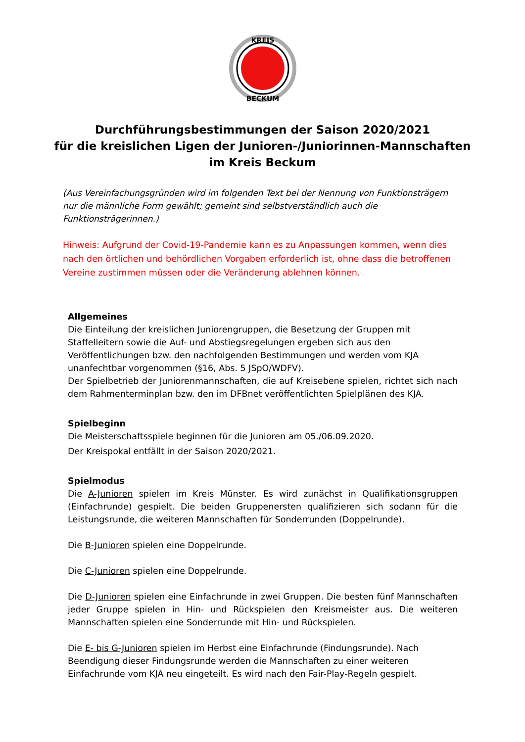KREIS
BECKUM
Durchführungsbestimmungen der Saison 2020/2021
für die kreislichen Ligen der Junioren-/Juniorinnen-Mannschaften
im Kreis Beckum
(Aus Vereinfachungsgründen wird im folgenden Text bei der Nennung von Funktionsträgern nur die männliche Form gewählt; gemeint sind selbstverständlich auch die Funktionsträgerinnen.)
Hinweis: Aufgrund der Covid-19-Pandemie kann es zu Anpassungen kommen, wenn dies nach den örtlichen und behördlichen Vorgaben erforderlich ist, ohne dass die betroffenen Vereine zustimmen müssen oder die Veränderung ablehnen können.
Allgemeines
Die Einteilung der kreislichen Juniorengruppen, die Besetzung der Gruppen mit Staffelleitern sowie die Auf- und Abstiegsregelungen ergeben sich aus den Veröffentlichungen bzw. den nachfolgenden Bestimmungen und werden vom KJA unanfechtbar vorgenommen (§16, Abs. 5 JSpO/WDFV).
Der Spielbetrieb der Juniorenmannschaften, die auf Kreisebene spielen, richtet sich nach dem Rahmenterminplan bzw. den im DFBnet veröffentlichten Spielplänen des KJA.
Spielbeginn
Die Meisterschaftsspiele beginnen für die Junioren am 05./06.09.2020.
Der Kreispokal entfällt in der Saison 2020/2021.
Spielmodus
Die A-Junioren spielen im Kreis Münster. Es wird zunächst in Qualifikationsgruppen (Einfachrunde) gespielt. Die beiden Gruppenersten qualifizieren sich sodann für die Leistungsrunde, die weiteren Mannschaften für Sonderrunden (Doppelrunde).
Die B-Junioren spielen eine Doppelrunde.
Die C-Junioren spielen eine Doppelrunde.
Die D-Junioren spielen eine Einfachrunde in zwei Gruppen. Die besten fünf Mannschaften jeder Gruppe spielen in Hin- und Rückspielen den Kreismeister aus. Die weiteren Mannschaften spielen eine Sonderrunde mit Hin- und Rückspielen.
Die E- bis G-Junioren spielen im Herbst eine Einfachrunde (Findungsrunde). Nach Beendigung dieser Findungsrunde werden die Mannschaften zu einer weiteren Einfachrunde vom KJA neu eingeteilt. Es wird nach den Fair-Play-Regeln gespielt.